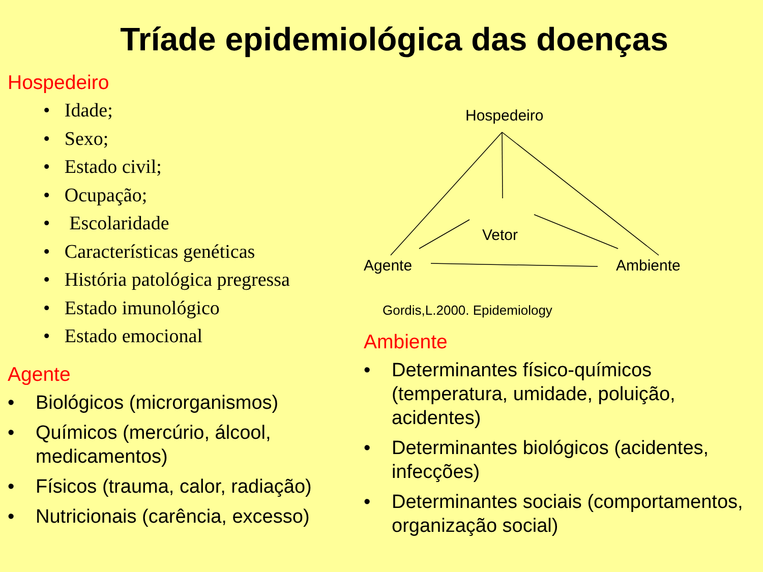Tríade epidemiológica das doenças
Hospedeiro
• Idade;
• Sexo;
• Estado civil;
• Ocupação;
• Escolaridade
• Características genéticas
• História patológica pregressa
• Estado imunológico
• Estado emocional
Agente
• Biológicos (microrganismos)
• Químicos (mercúrio, álcool, medicamentos)
• Físicos (trauma, calor, radiação)
• Nutricionais (carência, excesso)
Hospedeiro
Vetor
Agente Ambiente
Gordis,L.2000. Epidemiology
Ambiente
• Determinantes físico-químicos (temperatura, umidade, poluição, acidentes)
• Determinantes biológicos (acidentes, infecções)
• Determinantes sociais (comportamentos, organização social)